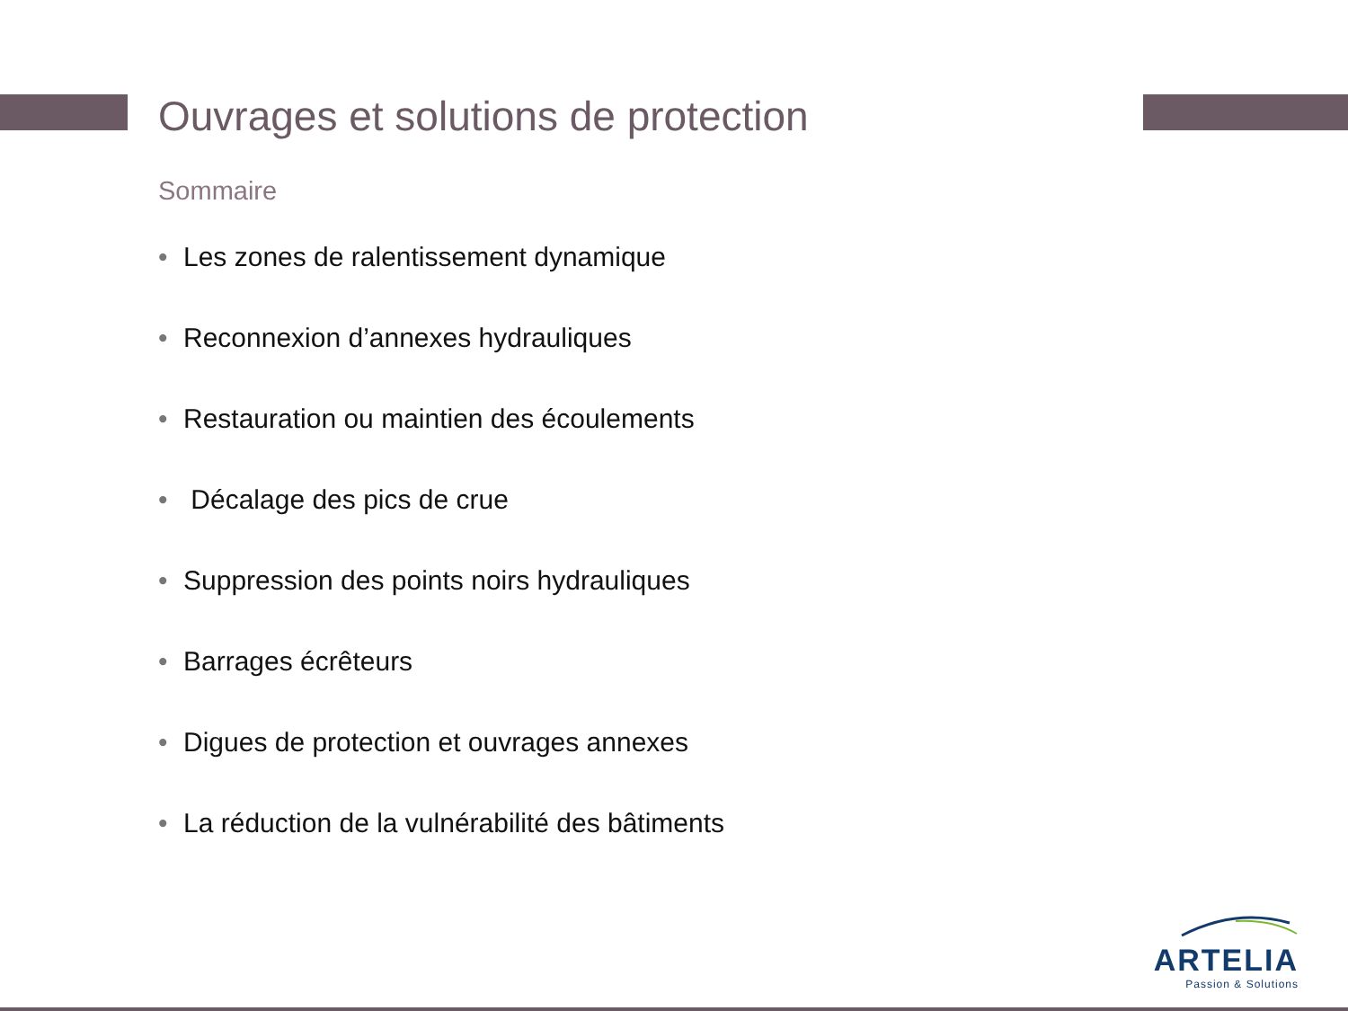Ouvrages et solutions de protection
Sommaire
• Les zones de ralentissement dynamique
• Reconnexion d’annexes hydrauliques
• Restauration ou maintien des écoulements
• Décalage des pics de crue
• Suppression des points noirs hydrauliques
• Barrages écrêteurs
• Digues de protection et ouvrages annexes
• La réduction de la vulnérabilité des bâtiments
ARTELIA
Passion & Solutions